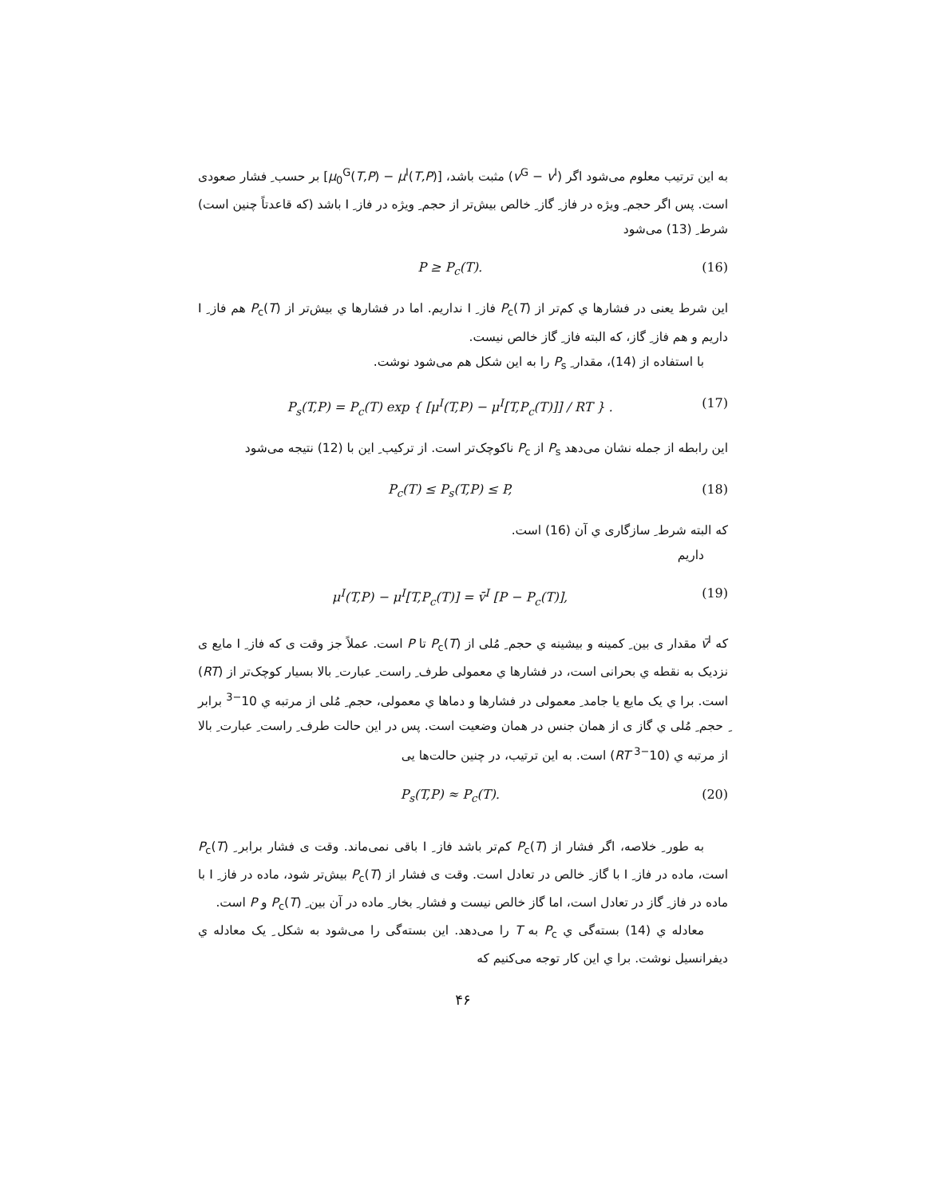به این ترتیب معلوم می‌شود اگر (v<sup>G</sup> − v<sup>I</sup>) مثبت باشد، [μ<sub>0</sub><sup>G</sup>(T,P) − μ<sup>I</sup>(T,P)] بر حسب ِ فشار صعودی است. پس اگر حجم ِ ویژه در فاز ِ گاز ِ خالص بیش‌تر از حجم ِ ویژه در فاز ِ I باشد (که قاعدتاً چنین است) شرط ِ (13) می‌شود
P ≥ P<sub>c</sub>(T). (16)
این شرط یعنی در فشارها ي کم‌تر از P<sub>c</sub>(T) فاز ِ I نداریم. اما در فشارها ي بیش‌تر از P<sub>c</sub>(T) هم فاز ِ I داریم و هم فاز ِ گاز، که البته فاز ِ گاز خالص نیست.
با استفاده از (14)، مقدار ِ P<sub>s</sub> را به این شکل هم می‌شود نوشت.
P<sub>s</sub>(T,P) = P<sub>c</sub>(T) exp { [μ<sup>I</sup>(T,P) − μ<sup>I</sup>[T,P<sub>c</sub>(T)]] / RT } . (17)
این رابطه از جمله نشان می‌دهد P<sub>s</sub> از P<sub>c</sub> ناکوچک‌تر است. از ترکیب ِ این با (12) نتیجه می‌شود
P<sub>c</sub>(T) ≤ P<sub>s</sub>(T,P) ≤ P, (18)
که البته شرط ِ سازگاری ي آن (16) است.
داریم
μ<sup>I</sup>(T,P) − μ<sup>I</sup>[T,P<sub>c</sub>(T)] = v̄<sup>I</sup> [P − P<sub>c</sub>(T)], (19)
که v̄<sup>I</sup> مقدار ی بین ِ کمینه و بیشینه ي حجم ِ مُلی از P<sub>c</sub>(T) تا P است. عملاً جز وقت ی که فاز ِ I مایع ی نزدیک به نقطه ي بحرانی است، در فشارها ي معمولی طرف ِ راست ِ عبارت ِ بالا بسیار کوچک‌تر از (RT) است. برا ي یک مایع یا جامد ِ معمولی در فشارها و دماها ي معمولی، حجم ِ مُلی از مرتبه ي 10<sup>−3</sup> برابر ِ حجم ِ مُلی ي گاز ی از همان جنس در همان وضعیت است. پس در این حالت طرف ِ راست ِ عبارت ِ بالا از مرتبه ي (10<sup>−3</sup> RT) است. به این ترتیب، در چنین حالت‌ها یی
P<sub>s</sub>(T,P) ≈ P<sub>c</sub>(T). (20)
به طور ِ خلاصه، اگر فشار از P<sub>c</sub>(T) کم‌تر باشد فاز ِ I باقی نمی‌ماند. وقت ی فشار برابر ِ P<sub>c</sub>(T) است، ماده در فاز ِ I با گاز ِ خالص در تعادل است. وقت ی فشار از P<sub>c</sub>(T) بیش‌تر شود، ماده در فاز ِ I با ماده در فاز ِ گاز در تعادل است، اما گاز خالص نیست و فشار ِ بخار ِ ماده در آن بین ِ P<sub>c</sub>(T) و P است.
معادله ي (14) بسته‌گی ي P<sub>c</sub> به T را می‌دهد. این بسته‌گی را می‌شود به شکل ِ یک معادله ي دیفرانسیل نوشت. برا ي این کار توجه می‌کنیم که
۴۶